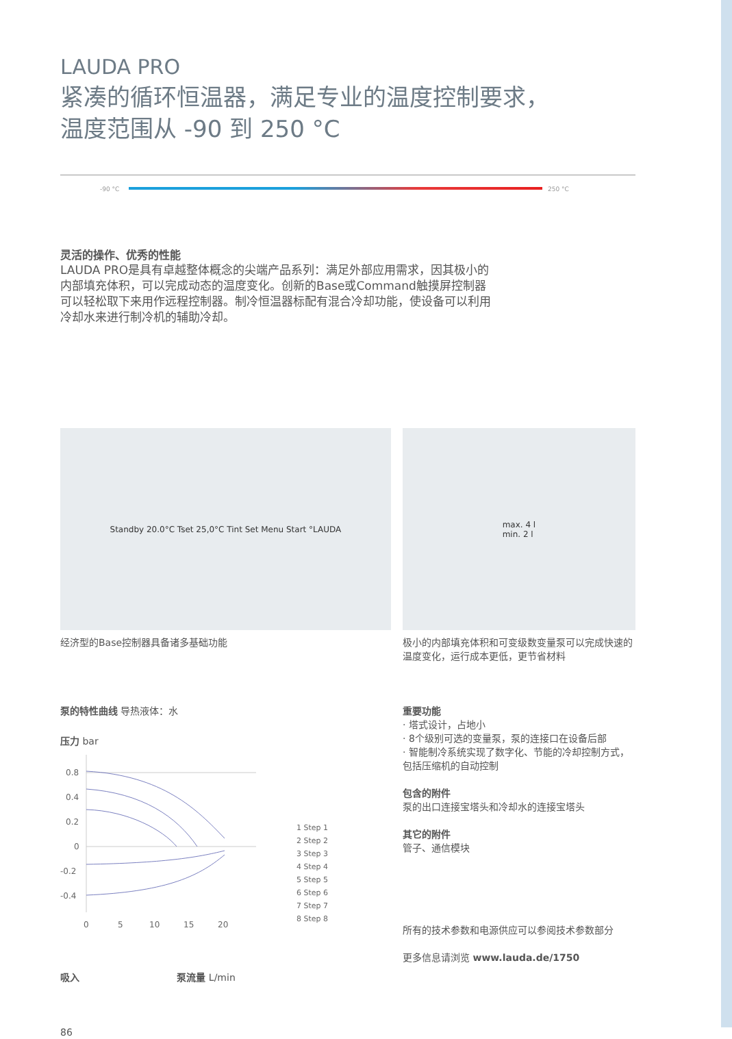LAUDA PRO
紧凑的循环恒温器，满足专业的温度控制要求，
温度范围从 -90 到 250 °C
-90 °C 250 °C
灵活的操作、优秀的性能
LAUDA PRO是具有卓越整体概念的尖端产品系列：满足外部应用需求，因其极小的内部填充体积，可以完成动态的温度变化。创新的Base或Command触摸屏控制器可以轻松取下来用作远程控制器。制冷恒温器标配有混合冷却功能，使设备可以利用冷却水来进行制冷机的辅助冷却。
Standby 20.0°C Tset 25,0°C Tint Set Menu Start °LAUDA
经济型的Base控制器具备诸多基础功能
max. 4 l
min. 2 l
极小的内部填充体积和可变级数变量泵可以完成快速的温度变化，运行成本更低，更节省材料
泵的特性曲线 导热液体：水
压力 bar
0.8
0.4
0.2
0
-0.2
-0.4
0
5
10
15
20
1 Step 1
2 Step 2
3 Step 3
4 Step 4
5 Step 5
6 Step 6
7 Step 7
8 Step 8
吸入 泵流量 L/min
86
重要功能
· 塔式设计，占地小
· 8个级别可选的变量泵，泵的连接口在设备后部
· 智能制冷系统实现了数字化、节能的冷却控制方式，包括压缩机的自动控制
包含的附件
泵的出口连接宝塔头和冷却水的连接宝塔头
其它的附件
管子、通信模块
所有的技术参数和电源供应可以参阅技术参数部分
更多信息请浏览 www.lauda.de/1750